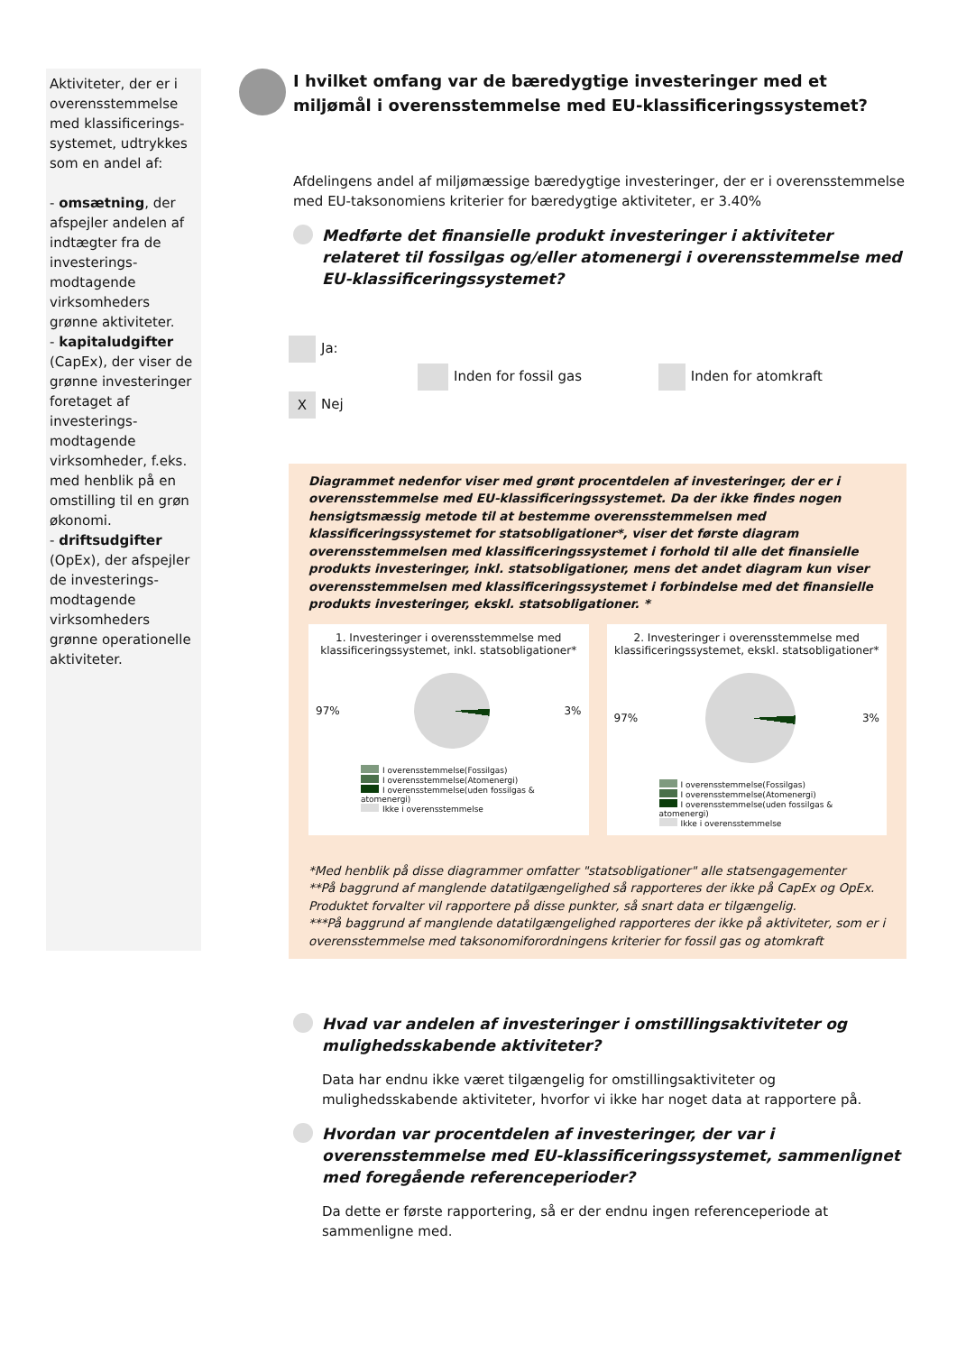Aktiviteter, der er i overensstemmelse med klassificerings-systemet, udtrykkes som en andel af:
- omsætning, der afspejler andelen af indtægter fra de investerings-modtagende virksomheders grønne aktiviteter.
- kapitaludgifter (CapEx), der viser de grønne investeringer foretaget af investerings-modtagende virksomheder, f.eks. med henblik på en omstilling til en grøn økonomi.
- driftsudgifter (OpEx), der afspejler de investerings-modtagende virksomheders grønne operationelle aktiviteter.
I hvilket omfang var de bæredygtige investeringer med et miljømål i overensstemmelse med EU-klassificeringssystemet?
Afdelingens andel af miljømæssige bæredygtige investeringer, der er i overensstemmelse med EU-taksonomiens kriterier for bæredygtige aktiviteter, er 3.40%
Medførte det finansielle produkt investeringer i aktiviteter relateret til fossilgas og/eller atomenergi i overensstemmelse med EU-klassificeringssystemet?
Ja:
Inden for fossil gas Inden for atomkraft
X Nej
Diagrammet nedenfor viser med grønt procentdelen af investeringer, der er i overensstemmelse med EU-klassificeringssystemet. Da der ikke findes nogen hensigtsmæssig metode til at bestemme overensstemmelsen med klassificeringssystemet for statsobligationer*, viser det første diagram overensstemmelsen med klassificeringssystemet i forhold til alle det finansielle produkts investeringer, inkl. statsobligationer, mens det andet diagram kun viser overensstemmelsen med klassificeringssystemet i forbindelse med det finansielle produkts investeringer, ekskl. statsobligationer. *
1. Investeringer i overensstemmelse med klassificeringssystemet, inkl. statsobligationer*
97%
3%
I overensstemmelse(Fossilgas)
I overensstemmelse(Atomenergi)
I overensstemmelse(uden fossilgas & atomenergi)
Ikke i overensstemmelse
2. Investeringer i overensstemmelse med klassificeringssystemet, ekskl. statsobligationer*
97%
3%
I overensstemmelse(Fossilgas)
I overensstemmelse(Atomenergi)
I overensstemmelse(uden fossilgas & atomenergi)
Ikke i overensstemmelse
*Med henblik på disse diagrammer omfatter "statsobligationer" alle statsengagementer
**På baggrund af manglende datatilgængelighed så rapporteres der ikke på CapEx og OpEx. Produktet forvalter vil rapportere på disse punkter, så snart data er tilgængelig.
***På baggrund af manglende datatilgængelighed rapporteres der ikke på aktiviteter, som er i overensstemmelse med taksonomiforordningens kriterier for fossil gas og atomkraft
Hvad var andelen af investeringer i omstillingsaktiviteter og mulighedsskabende aktiviteter?
Data har endnu ikke været tilgængelig for omstillingsaktiviteter og mulighedsskabende aktiviteter, hvorfor vi ikke har noget data at rapportere på.
Hvordan var procentdelen af investeringer, der var i overensstemmelse med EU-klassificeringssystemet, sammenlignet med foregående referenceperioder?
Da dette er første rapportering, så er der endnu ingen referenceperiode at sammenligne med.